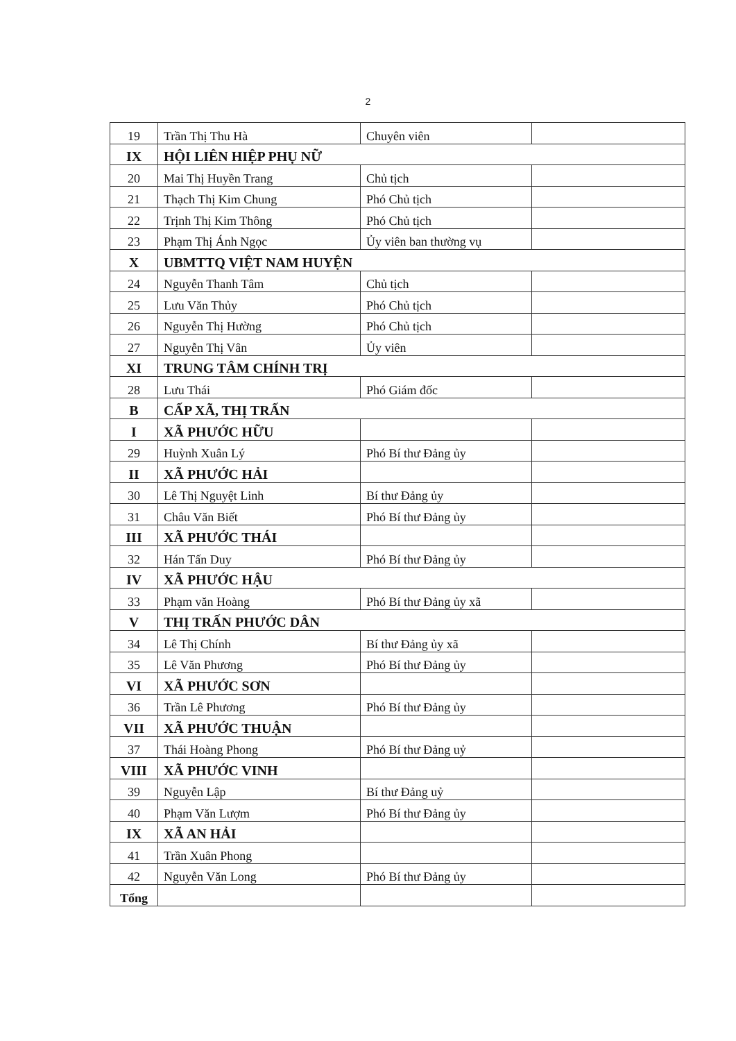2
| 19 | Trần Thị Thu Hà | Chuyên viên | |
| IX | HỘI LIÊN HIỆP PHỤ NỮ | | |
| 20 | Mai Thị Huyền Trang | Chủ tịch | |
| 21 | Thạch Thị Kim Chung | Phó Chủ tịch | |
| 22 | Trịnh Thị Kim Thông | Phó Chủ tịch | |
| 23 | Phạm Thị Ánh Ngọc | Ủy viên ban thường vụ | |
| X | UBMTTQ VIỆT NAM HUYỆN | | |
| 24 | Nguyễn Thanh Tâm | Chủ tịch | |
| 25 | Lưu Văn Thủy | Phó Chủ tịch | |
| 26 | Nguyễn Thị Hường | Phó Chủ tịch | |
| 27 | Nguyễn Thị Vân | Ủy viên | |
| XI | TRUNG TÂM CHÍNH TRỊ | | |
| 28 | Lưu Thái | Phó Giám đốc | |
| B | CẤP XÃ, THỊ TRẤN | | |
| I | XÃ PHƯỚC HỮU | | |
| 29 | Huỳnh Xuân Lý | Phó Bí thư Đảng ủy | |
| II | XÃ PHƯỚC HẢI | | |
| 30 | Lê Thị Nguyệt Linh | Bí thư Đảng ủy | |
| 31 | Châu Văn Biết | Phó Bí thư Đảng ủy | |
| III | XÃ PHƯỚC THÁI | | |
| 32 | Hán Tấn Duy | Phó Bí thư Đảng ủy | |
| IV | XÃ PHƯỚC HẬU | | |
| 33 | Phạm văn Hoàng | Phó Bí thư Đảng ủy xã | |
| V | THỊ TRẤN PHƯỚC DÂN | | |
| 34 | Lê Thị Chính | Bí thư Đảng ủy xã | |
| 35 | Lê Văn Phương | Phó Bí thư Đảng ủy | |
| VI | XÃ PHƯỚC SƠN | | |
| 36 | Trần Lê Phương | Phó Bí thư Đảng ủy | |
| VII | XÃ PHƯỚC THUẬN | | |
| 37 | Thái Hoàng Phong | Phó Bí thư Đảng uỷ | |
| VIII | XÃ PHƯỚC VINH | | |
| 39 | Nguyễn Lập | Bí thư Đảng uỷ | |
| 40 | Phạm Văn Lượm | Phó Bí thư Đảng ủy | |
| IX | XÃ AN HẢI | | |
| 41 | Trần Xuân Phong | | |
| 42 | Nguyễn Văn Long | Phó Bí thư Đảng ủy | |
| Tổng | | | |